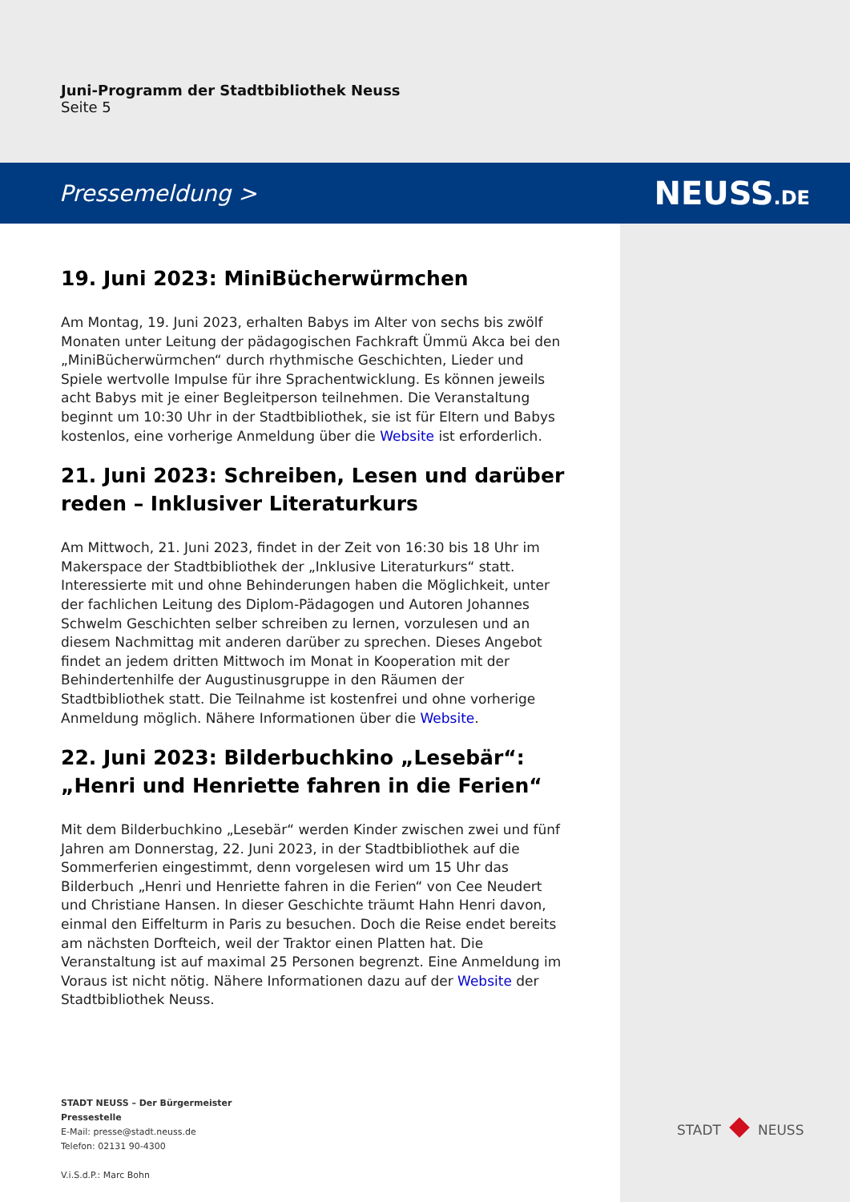Juni-Programm der Stadtbibliothek Neuss
Seite 5
Pressemeldung > NEUSS.DE
19. Juni 2023: MiniBücherwürmchen
Am Montag, 19. Juni 2023, erhalten Babys im Alter von sechs bis zwölf Monaten unter Leitung der pädagogischen Fachkraft Ümmü Akca bei den „MiniBücherwürmchen“ durch rhythmische Geschichten, Lieder und Spiele wertvolle Impulse für ihre Sprachentwicklung. Es können jeweils acht Babys mit je einer Begleitperson teilnehmen. Die Veranstaltung beginnt um 10:30 Uhr in der Stadtbibliothek, sie ist für Eltern und Babys kostenlos, eine vorherige Anmeldung über die Website ist erforderlich.
21. Juni 2023: Schreiben, Lesen und darüber reden – Inklusiver Literaturkurs
Am Mittwoch, 21. Juni 2023, findet in der Zeit von 16:30 bis 18 Uhr im Makerspace der Stadtbibliothek der „Inklusive Literaturkurs“ statt. Interessierte mit und ohne Behinderungen haben die Möglichkeit, unter der fachlichen Leitung des Diplom-Pädagogen und Autoren Johannes Schwelm Geschichten selber schreiben zu lernen, vorzulesen und an diesem Nachmittag mit anderen darüber zu sprechen. Dieses Angebot findet an jedem dritten Mittwoch im Monat in Kooperation mit der Behindertenhilfe der Augustinusgruppe in den Räumen der Stadtbibliothek statt. Die Teilnahme ist kostenfrei und ohne vorherige Anmeldung möglich. Nähere Informationen über die Website.
22. Juni 2023: Bilderbuchkino „Lesebär“: „Henri und Henriette fahren in die Ferien“
Mit dem Bilderbuchkino „Lesebär“ werden Kinder zwischen zwei und fünf Jahren am Donnerstag, 22. Juni 2023, in der Stadtbibliothek auf die Sommerferien eingestimmt, denn vorgelesen wird um 15 Uhr das Bilderbuch „Henri und Henriette fahren in die Ferien“ von Cee Neudert und Christiane Hansen. In dieser Geschichte träumt Hahn Henri davon, einmal den Eiffelturm in Paris zu besuchen. Doch die Reise endet bereits am nächsten Dorfteich, weil der Traktor einen Platten hat. Die Veranstaltung ist auf maximal 25 Personen begrenzt. Eine Anmeldung im Voraus ist nicht nötig. Nähere Informationen dazu auf der Website der Stadtbibliothek Neuss.
STADT NEUSS – Der Bürgermeister
Pressestelle
E-Mail: presse@stadt.neuss.de
Telefon: 02131 90-4300
V.i.S.d.P.: Marc Bohn
STADT NEUSS